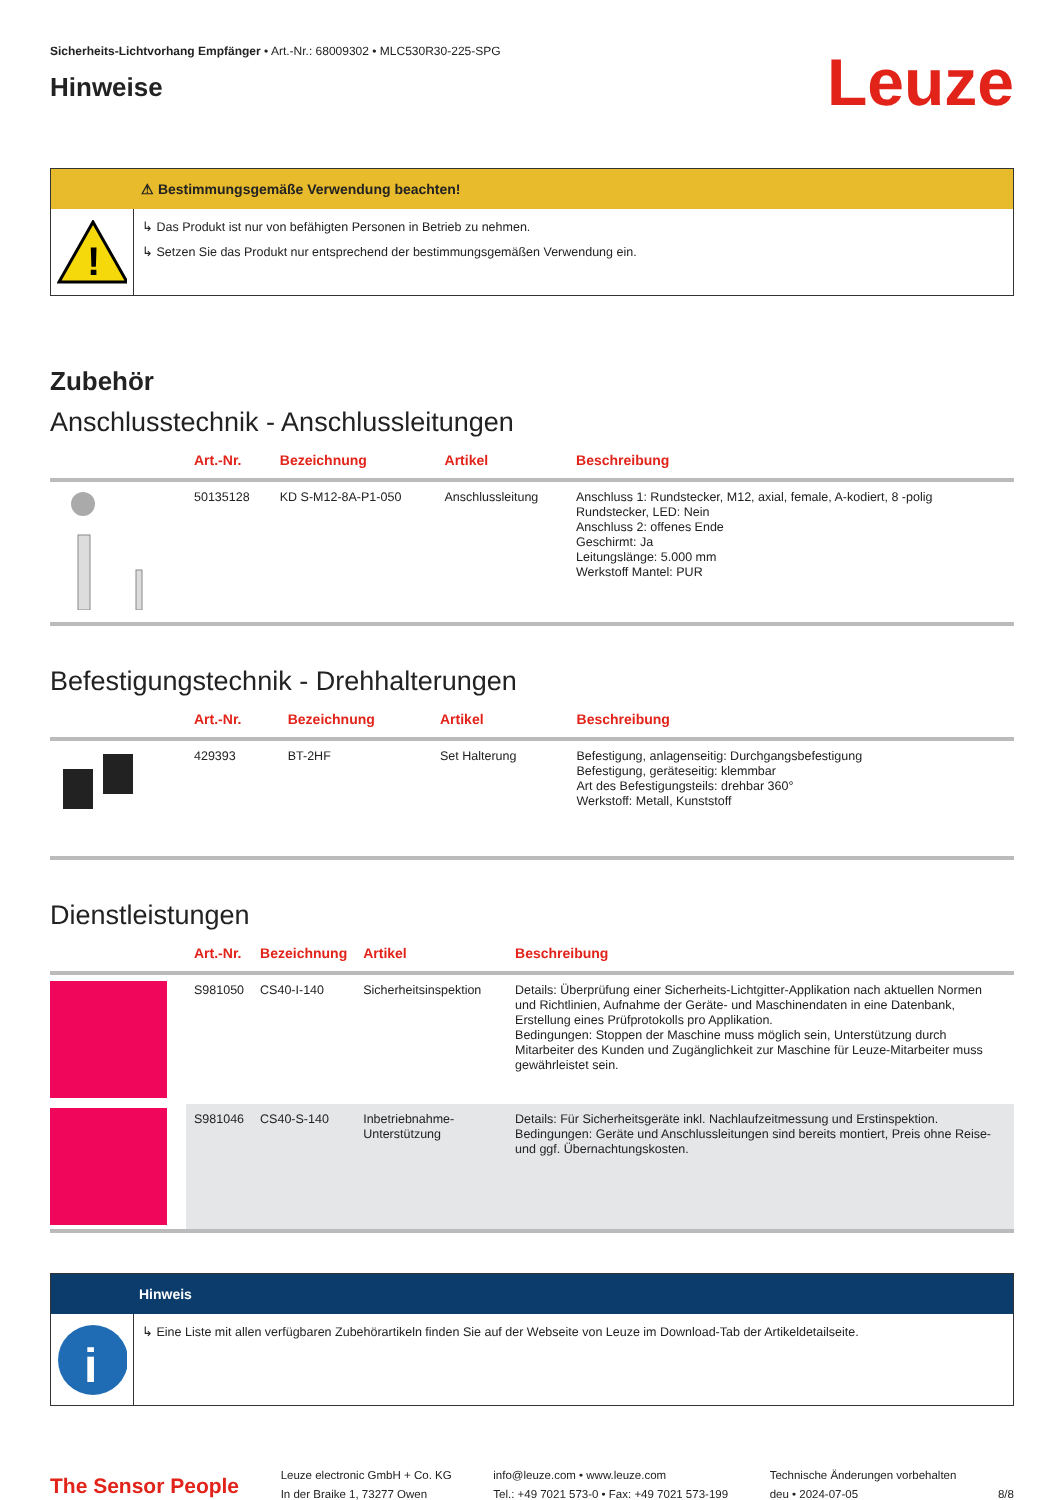Sicherheits-Lichtvorhang Empfänger • Art.-Nr.: 68009302 • MLC530R30-225-SPG
Hinweise
Leuze
⚠ Bestimmungsgemäße Verwendung beachten!
!
↳ Das Produkt ist nur von befähigten Personen in Betrieb zu nehmen.
↳ Setzen Sie das Produkt nur entsprechend der bestimmungsgemäßen Verwendung ein.
Zubehör
Anschlusstechnik - Anschlussleitungen
| | Art.-Nr. | Bezeichnung | Artikel | Beschreibung |
| --- | --- | --- | --- | --- |
| | 50135128 | KD S-M12-8A-P1-050 | Anschlussleitung | Anschluss 1: Rundstecker, M12, axial, female, A-kodiert, 8 -polig Rundstecker, LED: Nein Anschluss 2: offenes Ende Geschirmt: Ja Leitungslänge: 5.000 mm Werkstoff Mantel: PUR |
Befestigungstechnik - Drehhalterungen
| | Art.-Nr. | Bezeichnung | Artikel | Beschreibung |
| --- | --- | --- | --- | --- |
| | 429393 | BT-2HF | Set Halterung | Befestigung, anlagenseitig: Durchgangsbefestigung Befestigung, geräteseitig: klemmbar Art des Befestigungsteils: drehbar 360° Werkstoff: Metall, Kunststoff |
Dienstleistungen
| | Art.-Nr. | Bezeichnung | Artikel | Beschreibung |
| --- | --- | --- | --- | --- |
| | S981050 | CS40-I-140 | Sicherheitsinspektion | Details: Überprüfung einer Sicherheits-Lichtgitter-Applikation nach aktuellen Normen und Richtlinien, Aufnahme der Geräte- und Maschinendaten in eine Datenbank, Erstellung eines Prüfprotokolls pro Applikation. Bedingungen: Stoppen der Maschine muss möglich sein, Unterstützung durch Mitarbeiter des Kunden und Zugänglichkeit zur Maschine für Leuze-Mitarbeiter muss gewährleistet sein. |
| | S981046 | CS40-S-140 | Inbetriebnahme-Unterstützung | Details: Für Sicherheitsgeräte inkl. Nachlaufzeitmessung und Erstinspektion. Bedingungen: Geräte und Anschlussleitungen sind bereits montiert, Preis ohne Reise- und ggf. Übernachtungskosten. |
Hinweis
i
↳ Eine Liste mit allen verfügbaren Zubehörartikeln finden Sie auf der Webseite von Leuze im Download-Tab der Artikeldetailseite.
The Sensor People
Leuze electronic GmbH + Co. KG
In der Braike 1, 73277 Owen
info@leuze.com • www.leuze.com
Tel.: +49 7021 573-0 • Fax: +49 7021 573-199
Technische Änderungen vorbehalten
deu • 2024-07-05
8/8